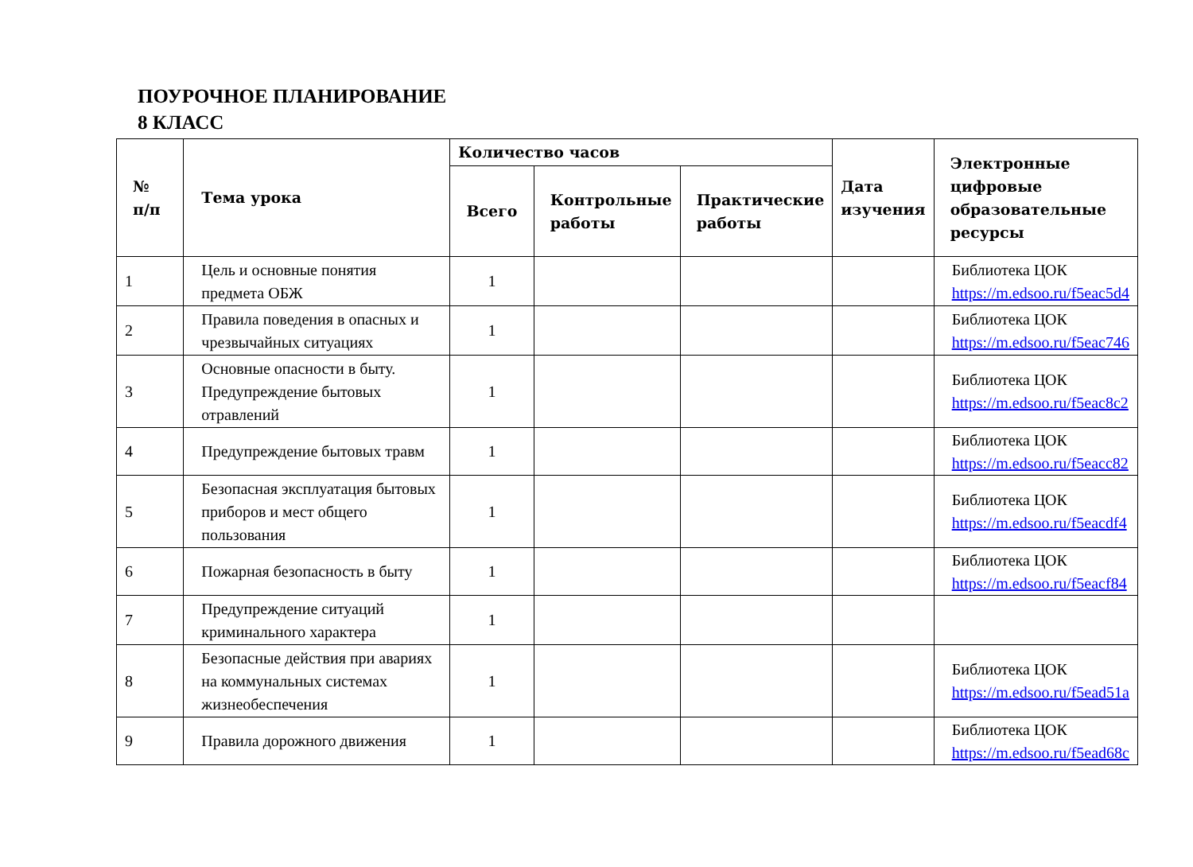ПОУРОЧНОЕ ПЛАНИРОВАНИЕ
8 КЛАСС
| № п/п | Тема урока | Количество часов | | | Дата изучения | Электронные цифровые образовательные ресурсы |
| --- | --- | --- | --- | --- | --- | --- |
| | | Всего | Контрольные работы | Практические работы | | |
| 1 | Цель и основные понятия предмета ОБЖ | 1 | | | | Библиотека ЦОК https://m.edsoo.ru/f5eac5d4 |
| 2 | Правила поведения в опасных и чрезвычайных ситуациях | 1 | | | | Библиотека ЦОК https://m.edsoo.ru/f5eac746 |
| 3 | Основные опасности в быту. Предупреждение бытовых отравлений | 1 | | | | Библиотека ЦОК https://m.edsoo.ru/f5eac8c2 |
| 4 | Предупреждение бытовых травм | 1 | | | | Библиотека ЦОК https://m.edsoo.ru/f5eacc82 |
| 5 | Безопасная эксплуатация бытовых приборов и мест общего пользования | 1 | | | | Библиотека ЦОК https://m.edsoo.ru/f5eacdf4 |
| 6 | Пожарная безопасность в быту | 1 | | | | Библиотека ЦОК https://m.edsoo.ru/f5eacf84 |
| 7 | Предупреждение ситуаций криминального характера | 1 | | | | |
| 8 | Безопасные действия при авариях на коммунальных системах жизнеобеспечения | 1 | | | | Библиотека ЦОК https://m.edsoo.ru/f5ead51a |
| 9 | Правила дорожного движения | 1 | | | | Библиотека ЦОК https://m.edsoo.ru/f5ead68c |